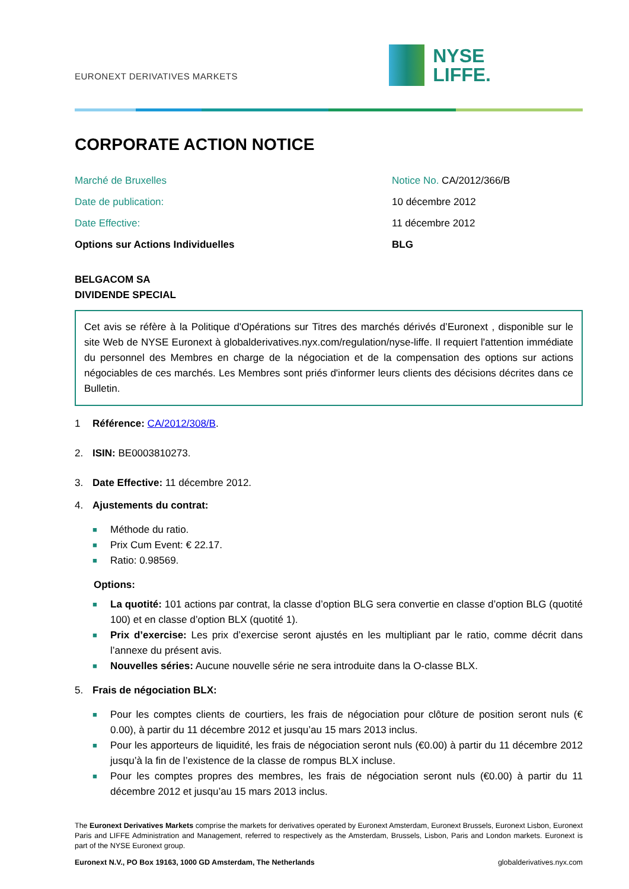EURONEXT DERIVATIVES MARKETS
NYSE
LIFFE.
CORPORATE ACTION NOTICE
Marché de Bruxelles Notice No. CA/2012/366/B
Date de publication: 10 décembre 2012
Date Effective: 11 décembre 2012
Options sur Actions Individuelles BLG
BELGACOM SA
DIVIDENDE SPECIAL
Cet avis se réfère à la Politique d'Opérations sur Titres des marchés dérivés d’Euronext , disponible sur le site Web de NYSE Euronext à globalderivatives.nyx.com/regulation/nyse-liffe. Il requiert l'attention immédiate du personnel des Membres en charge de la négociation et de la compensation des options sur actions négociables de ces marchés. Les Membres sont priés d'informer leurs clients des décisions décrites dans ce Bulletin.
1 Référence: CA/2012/308/B.
2. ISIN: BE0003810273.
3. Date Effective: 11 décembre 2012.
4. Ajustements du contrat:
■ Méthode du ratio.
■ Prix Cum Event: € 22.17.
■ Ratio: 0.98569.
Options:
■ La quotité: 101 actions par contrat, la classe d’option BLG sera convertie en classe d’option BLG (quotité 100) et en classe d’option BLX (quotité 1).
■ Prix d’exercise: Les prix d’exercise seront ajustés en les multipliant par le ratio, comme décrit dans l’annexe du présent avis.
■ Nouvelles séries: Aucune nouvelle série ne sera introduite dans la O-classe BLX.
5. Frais de négociation BLX:
■ Pour les comptes clients de courtiers, les frais de négociation pour clôture de position seront nuls (€ 0.00), à partir du 11 décembre 2012 et jusqu’au 15 mars 2013 inclus.
■ Pour les apporteurs de liquidité, les frais de négociation seront nuls (€0.00) à partir du 11 décembre 2012 jusqu’à la fin de l’existence de la classe de rompus BLX incluse.
■ Pour les comptes propres des membres, les frais de négociation seront nuls (€0.00) à partir du 11 décembre 2012 et jusqu’au 15 mars 2013 inclus.
The Euronext Derivatives Markets comprise the markets for derivatives operated by Euronext Amsterdam, Euronext Brussels, Euronext Lisbon, Euronext Paris and LIFFE Administration and Management, referred to respectively as the Amsterdam, Brussels, Lisbon, Paris and London markets. Euronext is part of the NYSE Euronext group.
Euronext N.V., PO Box 19163, 1000 GD Amsterdam, The Netherlands globalderivatives.nyx.com